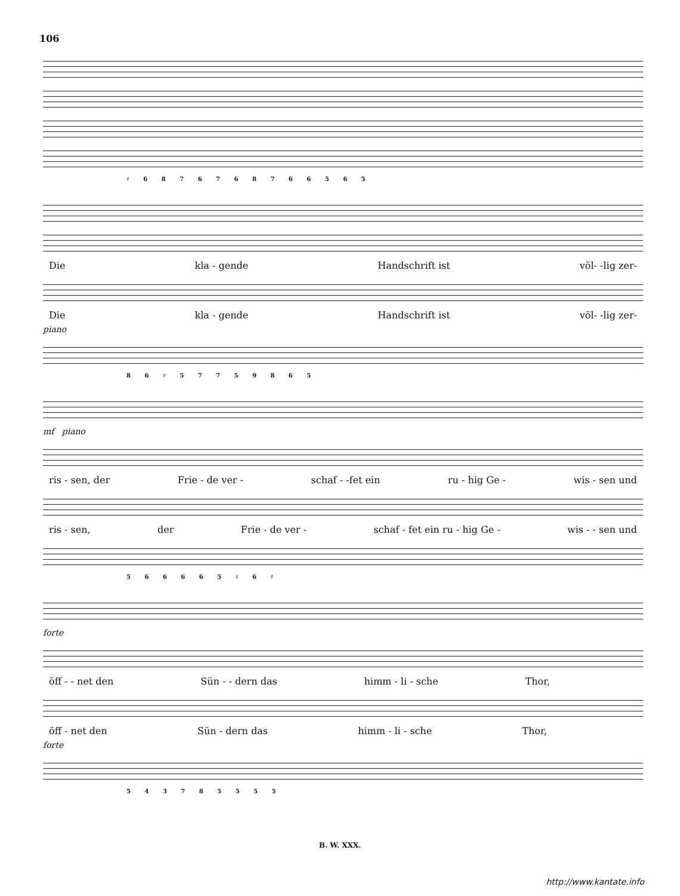106
♯ 6 8 7 6 7 6 8 7 6 6 5 6 5
Die kla - gende Handschrift ist völ- -lig zer-
Die kla - gende Handschrift ist völ- -lig zer-
piano
8 6 ♯ 5 7 7 5 9 8 6 5
mf piano
ris - sen, der Frie - de ver - schaf - -fet ein ru - hig Ge - wis - sen und
ris - sen, der Frie - de ver - schaf - fet ein ru - hig Ge - wis - - sen und
5 6 6 6 6 5 ♯ 6 ♯
forte
öff - - net den Sün - - dern das himm - li - sche Thor,
öff - net den Sün - dern das himm - li - sche Thor,
forte
5 4 3 7 8 5 5 5 5
B. W. XXX.
http://www.kantate.info